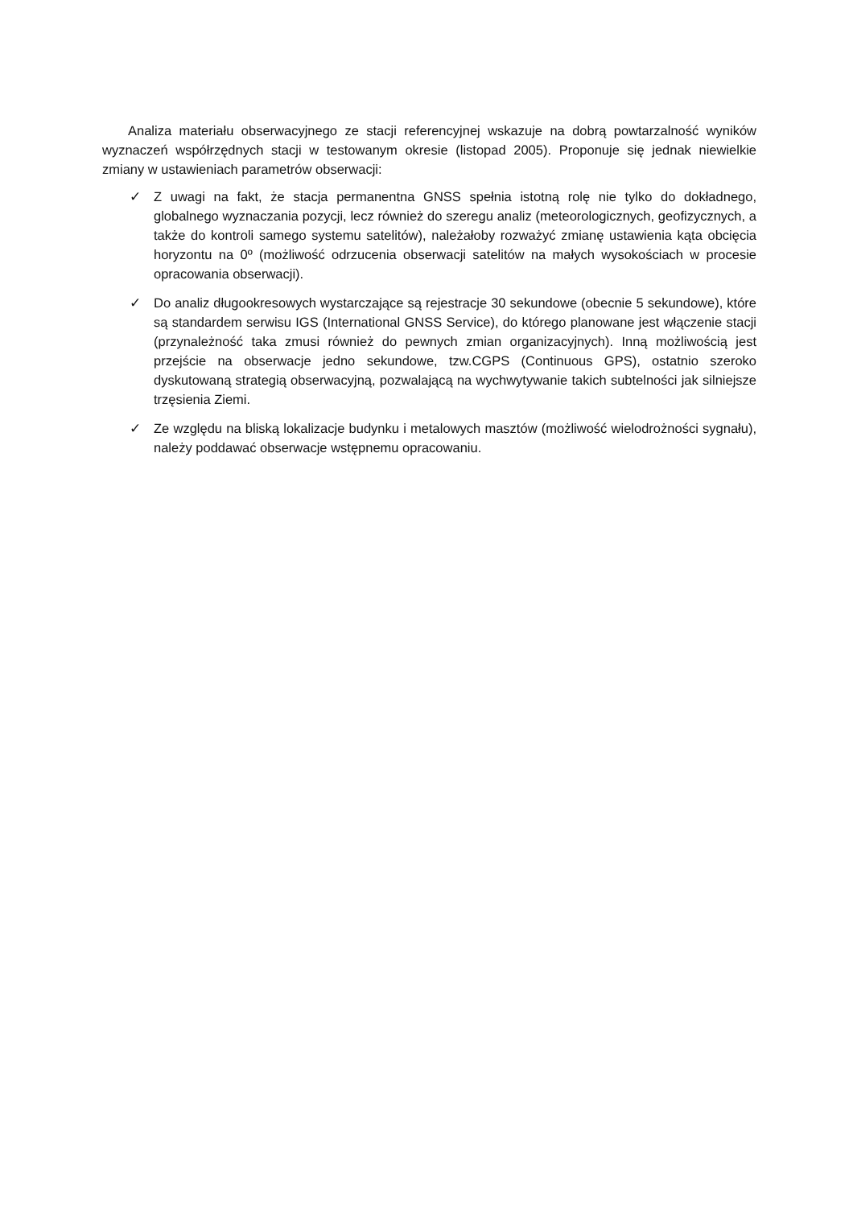Analiza materiału obserwacyjnego ze stacji referencyjnej wskazuje na dobrą powtarzalność wyników wyznaczeń współrzędnych stacji w testowanym okresie (listopad 2005). Proponuje się jednak niewielkie zmiany w ustawieniach parametrów obserwacji:
✓ Z uwagi na fakt, że stacja permanentna GNSS spełnia istotną rolę nie tylko do dokładnego, globalnego wyznaczania pozycji, lecz również do szeregu analiz (meteorologicznych, geofizycznych, a także do kontroli samego systemu satelitów), należałoby rozważyć zmianę ustawienia kąta obcięcia horyzontu na 0º (możliwość odrzucenia obserwacji satelitów na małych wysokościach w procesie opracowania obserwacji).
✓ Do analiz długookresowych wystarczające są rejestracje 30 sekundowe (obecnie 5 sekundowe), które są standardem serwisu IGS (International GNSS Service), do którego planowane jest włączenie stacji (przynależność taka zmusi również do pewnych zmian organizacyjnych). Inną możliwością jest przejście na obserwacje jedno sekundowe, tzw.CGPS (Continuous GPS), ostatnio szeroko dyskutowaną strategią obserwacyjną, pozwalającą na wychwytywanie takich subtelności jak silniejsze trzęsienia Ziemi.
✓ Ze względu na bliską lokalizacje budynku i metalowych masztów (możliwość wielodrożności sygnału), należy poddawać obserwacje wstępnemu opracowaniu.